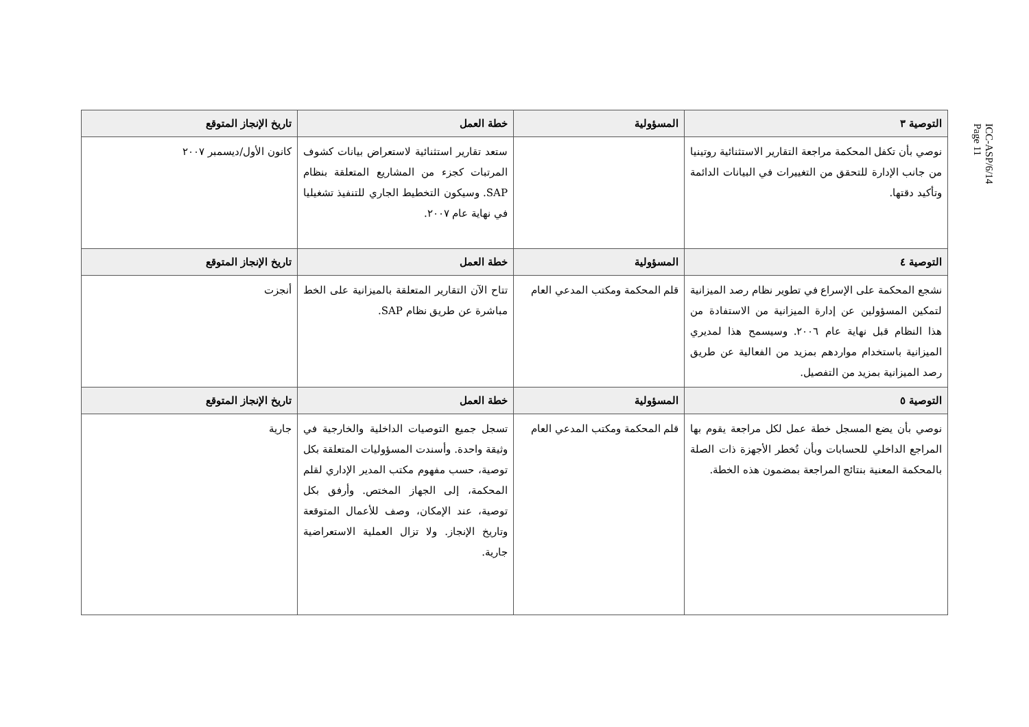ICC-ASP/6/14
Page 11
| التوصية ٣ | المسؤولية | خطة العمل | تاريخ الإنجاز المتوقع |
| --- | --- | --- | --- |
| نوصي بأن تكفل المحكمة مراجعة التقارير الاستثنائية روتينيا من جانب الإدارة للتحقق من التغييرات في البيانات الدائمة وتأكيد دقتها. | | ستعد تقارير استثنائية لاستعراض بيانات كشوف المرتبات كجزء من المشاريع المتعلقة بنظام SAP. وسيكون التخطيط الجاري للتنفيذ تشغيليا في نهاية عام ٢٠٠٧. | كانون الأول/ديسمبر ٢٠٠٧ |
| التوصية ٤ | المسؤولية | خطة العمل | تاريخ الإنجاز المتوقع |
| نشجع المحكمة على الإسراع في تطوير نظام رصد الميزانية لتمكين المسؤولين عن إدارة الميزانية من الاستفادة من هذا النظام قبل نهاية عام ٢٠٠٦. وسيسمح هذا لمديري الميزانية باستخدام مواردهم بمزيد من الفعالية عن طريق رصد الميزانية بمزيد من التفصيل. | قلم المحكمة ومكتب المدعي العام | تتاح الآن التقارير المتعلقة بالميزانية على الخط مباشرة عن طريق نظام SAP. | أنجزت |
| التوصية ٥ | المسؤولية | خطة العمل | تاريخ الإنجاز المتوقع |
| نوصي بأن يضع المسجل خطة عمل لكل مراجعة يقوم بها المراجع الداخلي للحسابات وبأن تُخطر الأجهزة ذات الصلة بالمحكمة المعنية بنتائج المراجعة بمضمون هذه الخطة. | قلم المحكمة ومكتب المدعي العام | تسجل جميع التوصيات الداخلية والخارجية في وثيقة واحدة. وأسندت المسؤوليات المتعلقة بكل توصية، حسب مفهوم مكتب المدير الإداري لقلم المحكمة، إلى الجهاز المختص. وأرفق بكل توصية، عند الإمكان، وصف للأعمال المتوقعة وتاريخ الإنجاز. ولا تزال العملية الاستعراضية جارية. | جارية |